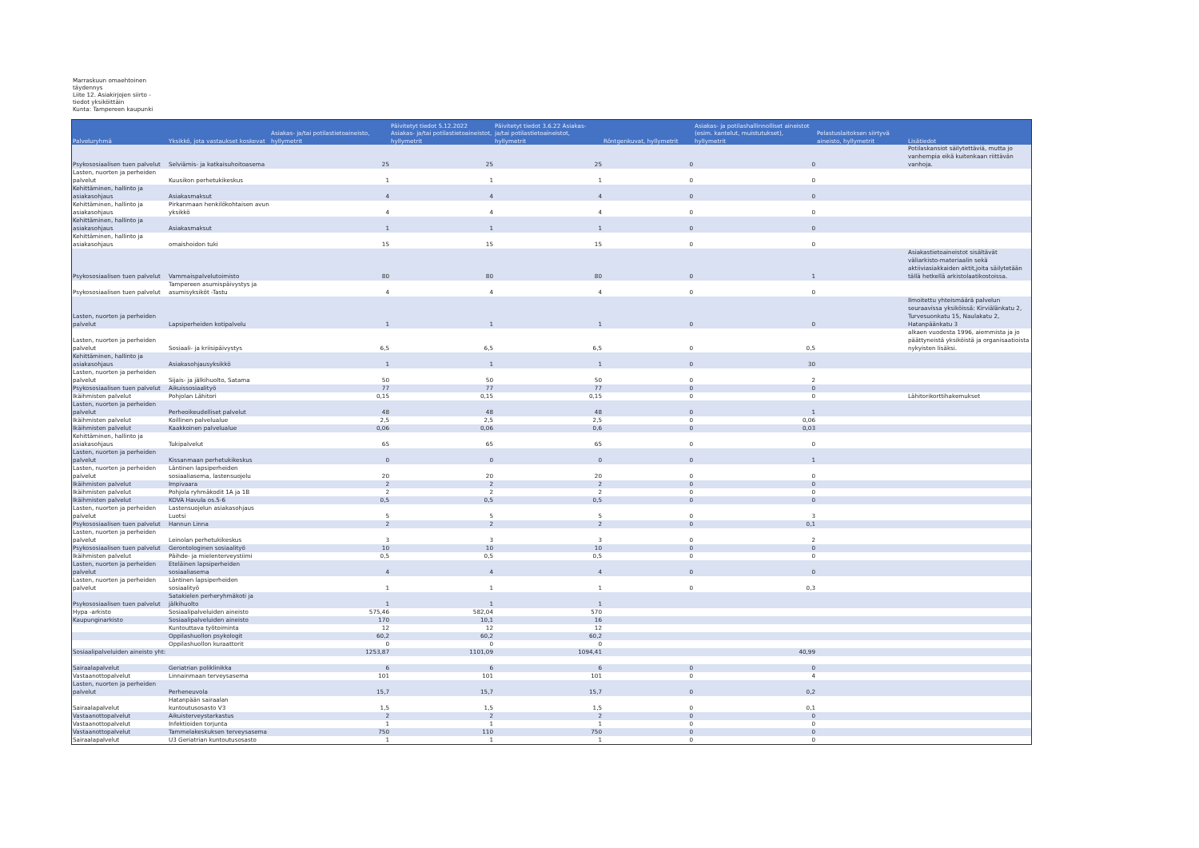Marraskuun omaehtoinen täydennys
Liite 12. Asiakirjojen siirto -tiedot yksiköittäin
Kunta: Tampereen kaupunki
| Palveluryhmä | Yksikkö, jota vastaukset koskevat | Asiakas- ja/tai potilastietoaineisto, hyllymetrit | Päivitetyt tiedot 5.12.2022 Asiakas- ja/tai potilastietoaineistot, hyllymetrit | Päivitetyt tiedot 3.6.22 Asiakas- ja/tai potilastietoaineistot, hyllymetrit | Röntgenkuvat, hyllymetrit | Asiakas- ja potilashallinnolliset aineistot (esim. kantelut, muistutukset), hyllymetrit | Pelastuslaitoksen siirtyvä aineisto, hyllymetrit | Lisätiedot |
| --- | --- | --- | --- | --- | --- | --- | --- | --- |
| Psykososiaalisen tuen palvelut | Selviämis- ja katkaisuhoitoasema | 25 | 25 | 25 | 0 | 0 | | Potilaskansiot säilytettäviä, mutta jo vanhempia eikä kuitenkaan riittävän vanhoja. |
| Lasten, nuorten ja perheiden palvelut | Kuusikon perhetukikeskus | 1 | 1 | 1 | 0 | 0 | | |
| Kehittäminen, hallinto ja asiakasohjaus | Asiakasmaksut | 4 | 4 | 4 | 0 | 0 | | |
| Kehittäminen, hallinto ja asiakasohjaus | Pirkanmaan henkilökohtaisen avun yksikkö | 4 | 4 | 4 | 0 | 0 | | |
| Kehittäminen, hallinto ja asiakasohjaus | Asiakasmaksut | 1 | 1 | 1 | 0 | 0 | | |
| Kehittäminen, hallinto ja asiakasohjaus | omaishoidon tuki | 15 | 15 | 15 | 0 | 0 | | |
| Psykososiaalisen tuen palvelut | Vammaispalvelutoimisto | 80 | 80 | 80 | 0 | 1 | | Asiakastietoaineistot sisältävät väliarkisto-materiaalin sekä aktiiviasiakkaiden aktit,joita säilytetään tällä hetkellä arkistolaatikostoissa. |
| Psykososiaalisen tuen palvelut | Tampereen asumispäivystys ja asumisyksiköt -Tastu | 4 | 4 | 4 | 0 | 0 | | |
| Lasten, nuorten ja perheiden palvelut | Lapsiperheiden kotipalvelu | 1 | 1 | 1 | 0 | 0 | | Ilmoitettu yhteismäärä palvelun seuraavissa yksiköissä: Kirviälänkatu 2, Turvesuonkatu 15, Naulakatu 2, Hatanpäänkatu 3 |
| Lasten, nuorten ja perheiden palvelut | Sosiaali- ja kriisipäivystys | 6,5 | 6,5 | 6,5 | 0 | 0,5 | | alkaen vuodesta 1996, aiemmista ja jo päättyneistä yksiköistä ja organisaatioista nykyisten lisäksi. |
| Kehittäminen, hallinto ja asiakasohjaus | Asiakasohjausyksikkö | 1 | 1 | 1 | 0 | 30 | | |
| Lasten, nuorten ja perheiden palvelut | Sijais- ja jälkihuolto, Satama | 50 | 50 | 50 | 0 | 2 | | |
| Psykososiaalisen tuen palvelut | Aikuissosiaalityö | 77 | 77 | 77 | 0 | 0 | | |
| Ikäihmisten palvelut | Pohjolan Lähitori | 0,15 | 0,15 | 0,15 | 0 | 0 | | Lähitorikorttihakemukset |
| Lasten, nuorten ja perheiden palvelut | Perheoikeudelliset palvelut | 48 | 48 | 48 | 0 | 1 | | |
| Ikäihmisten palvelut | Koillinen palvelualue | 2,5 | 2,5 | 2,5 | 0 | 0,06 | | |
| Ikäihmisten palvelut | Kaakkoinen palvelualue | 0,06 | 0,06 | 0,6 | 0 | 0,03 | | |
| Kehittäminen, hallinto ja asiakasohjaus | Tukipalvelut | 65 | 65 | 65 | 0 | 0 | | |
| Lasten, nuorten ja perheiden palvelut | Kissanmaan perhetukikeskus | 0 | 0 | 0 | 0 | 1 | | |
| Lasten, nuorten ja perheiden palvelut | Läntinen lapsiperheiden sosiaaliasema, lastensuojelu | 20 | 20 | 20 | 0 | 0 | | |
| Ikäihmisten palvelut | Impivaara | 2 | 2 | 2 | 0 | 0 | | |
| Ikäihmisten palvelut | Pohjola ryhmäkodit 1A ja 1B | 2 | 2 | 2 | 0 | 0 | | |
| Ikäihmisten palvelut | KOVA Havula os.5-6 | 0,5 | 0,5 | 0,5 | 0 | 0 | | |
| Lasten, nuorten ja perheiden palvelut | Lastensuojelun asiakasohjaus Luotsi | 5 | 5 | 5 | 0 | 3 | | |
| Psykososiaalisen tuen palvelut | Hannun Linna | 2 | 2 | 2 | 0 | 0,1 | | |
| Lasten, nuorten ja perheiden palvelut | Leinolan perhetukikeskus | 3 | 3 | 3 | 0 | 2 | | |
| Psykososiaalisen tuen palvelut | Gerontologinen sosiaalityö | 10 | 10 | 10 | 0 | 0 | | |
| Ikäihmisten palvelut | Päihde- ja mielenterveystiimi | 0,5 | 0,5 | 0,5 | 0 | 0 | | |
| Lasten, nuorten ja perheiden palvelut | Eteläinen lapsiperheiden sosiaaliasema | 4 | 4 | 4 | 0 | 0 | | |
| Lasten, nuorten ja perheiden palvelut | Läntinen lapsiperheiden sosiaalityö | 1 | 1 | 1 | 0 | 0,3 | | |
| Psykososiaalisen tuen palvelut | Satakielen perheryhmäkoti ja jälkihuolto | 1 | 1 | 1 | | | | |
| Hypa -arkisto | Sosiaalipalveluiden aineisto | 575,46 | 582,04 | 570 | | | | |
| Kaupunginarkisto | Sosiaalipalveluiden aineisto | 170 | 10,1 | 16 | | | | |
| | Kuntouttava työtoiminta | 12 | 12 | 12 | | | | |
| | Oppilashuollon psykologit | 60,2 | 60,2 | 60,2 | | | | |
| | Oppilashuollon kuraattorit | 0 | 0 | 0 | | | | |
| Sosiaalipalveluiden aineisto yht: | | 1253,87 | 1101,09 | 1094,41 | | 40,99 | | |
| Sairaalapalvelut | Geriatrian poliklinikka | 6 | 6 | 6 | 0 | 0 | | |
| Vastaanottopalvelut | Linnainmaan terveysasema | 101 | 101 | 101 | 0 | 4 | | |
| Lasten, nuorten ja perheiden palvelut | Perheneuvola | 15,7 | 15,7 | 15,7 | 0 | 0,2 | | |
| Sairaalapalvelut | Hatanpään sairaalan kuntoutusosasto V3 | 1,5 | 1,5 | 1,5 | 0 | 0,1 | | |
| Vastaanottopalvelut | Aikuisterveystarkastus | 2 | 2 | 2 | 0 | 0 | | |
| Vastaanottopalvelut | Infektioiden torjunta | 1 | 1 | 1 | 0 | 0 | | |
| Vastaanottopalvelut | Tammelakeskuksen terveysasema | 750 | 110 | 750 | 0 | 0 | | |
| Sairaalapalvelut | U3 Geriatrian kuntoutusosasto | 1 | 1 | 1 | 0 | 0 | | |